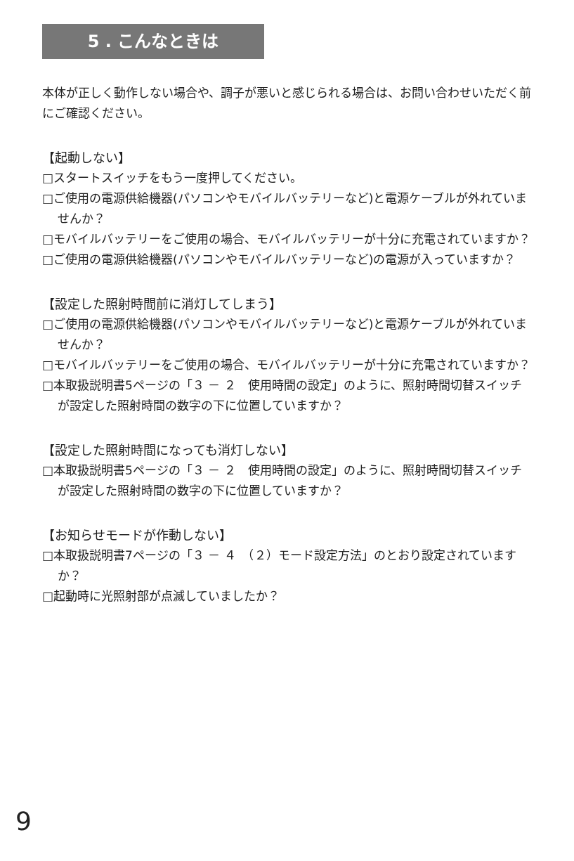5 . こんなときは
本体が正しく動作しない場合や、調子が悪いと感じられる場合は、お問い合わせいただく前にご確認ください。
【起動しない】
□スタートスイッチをもう一度押してください。
□ご使用の電源供給機器(パソコンやモバイルバッテリーなど)と電源ケーブルが外れていませんか？
□モバイルバッテリーをご使用の場合、モバイルバッテリーが十分に充電されていますか？
□ご使用の電源供給機器(パソコンやモバイルバッテリーなど)の電源が入っていますか？
【設定した照射時間前に消灯してしまう】
□ご使用の電源供給機器(パソコンやモバイルバッテリーなど)と電源ケーブルが外れていませんか？
□モバイルバッテリーをご使用の場合、モバイルバッテリーが十分に充電されていますか？
□本取扱説明書5ページの「３ － ２　使用時間の設定」のように、照射時間切替スイッチが設定した照射時間の数字の下に位置していますか？
【設定した照射時間になっても消灯しない】
□本取扱説明書5ページの「３ － ２　使用時間の設定」のように、照射時間切替スイッチが設定した照射時間の数字の下に位置していますか？
【お知らせモードが作動しない】
□本取扱説明書7ページの「３ － ４　（２）モード設定方法」のとおり設定されていますか？
□起動時に光照射部が点滅していましたか？
9